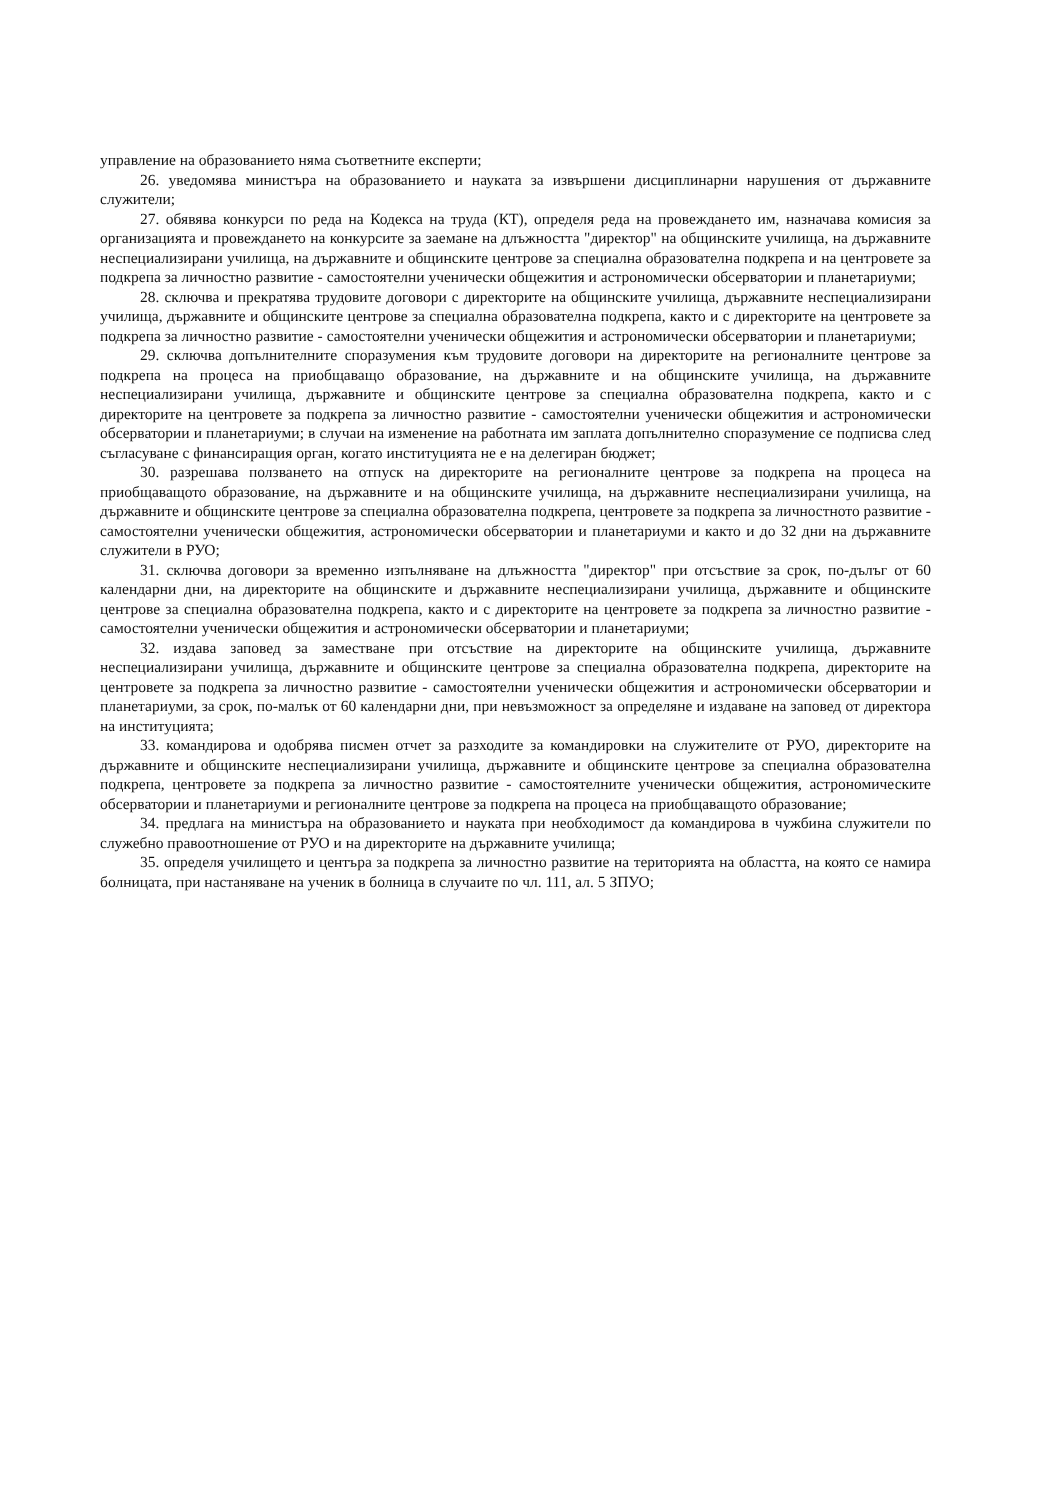управление на образованието няма съответните експерти;
26. уведомява министъра на образованието и науката за извършени дисциплинарни нарушения от държавните служители;
27. обявява конкурси по реда на Кодекса на труда (КТ), определя реда на провеждането им, назначава комисия за организацията и провеждането на конкурсите за заемане на длъжността "директор" на общинските училища, на държавните неспециализирани училища, на държавните и общинските центрове за специална образователна подкрепа и на центровете за подкрепа за личностно развитие - самостоятелни ученически общежития и астрономически обсерватории и планетариуми;
28. сключва и прекратява трудовите договори с директорите на общинските училища, държавните неспециализирани училища, държавните и общинските центрове за специална образователна подкрепа, както и с директорите на центровете за подкрепа за личностно развитие - самостоятелни ученически общежития и астрономически обсерватории и планетариуми;
29. сключва допълнителните споразумения към трудовите договори на директорите на регионалните центрове за подкрепа на процеса на приобщаващо образование, на държавните и на общинските училища, на държавните неспециализирани училища, държавните и общинските центрове за специална образователна подкрепа, както и с директорите на центровете за подкрепа за личностно развитие - самостоятелни ученически общежития и астрономически обсерватории и планетариуми; в случаи на изменение на работната им заплата допълнително споразумение се подписва след съгласуване с финансиращия орган, когато институцията не е на делегиран бюджет;
30. разрешава ползването на отпуск на директорите на регионалните центрове за подкрепа на процеса на приобщаващото образование, на държавните и на общинските училища, на държавните неспециализирани училища, на държавните и общинските центрове за специална образователна подкрепа, центровете за подкрепа за личностното развитие - самостоятелни ученически общежития, астрономически обсерватории и планетариуми и както и до 32 дни на държавните служители в РУО;
31. сключва договори за временно изпълняване на длъжността "директор" при отсъствие за срок, по-дълъг от 60 календарни дни, на директорите на общинските и държавните неспециализирани училища, държавните и общинските центрове за специална образователна подкрепа, както и с директорите на центровете за подкрепа за личностно развитие - самостоятелни ученически общежития и астрономически обсерватории и планетариуми;
32. издава заповед за заместване при отсъствие на директорите на общинските училища, държавните неспециализирани училища, държавните и общинските центрове за специална образователна подкрепа, директорите на центровете за подкрепа за личностно развитие - самостоятелни ученически общежития и астрономически обсерватории и планетариуми, за срок, по-малък от 60 календарни дни, при невъзможност за определяне и издаване на заповед от директора на институцията;
33. командирова и одобрява писмен отчет за разходите за командировки на служителите от РУО, директорите на държавните и общинските неспециализирани училища, държавните и общинските центрове за специална образователна подкрепа, центровете за подкрепа за личностно развитие - самостоятелните ученически общежития, астрономическите обсерватории и планетариуми и регионалните центрове за подкрепа на процеса на приобщаващото образование;
34. предлага на министъра на образованието и науката при необходимост да командирова в чужбина служители по служебно правоотношение от РУО и на директорите на държавните училища;
35. определя училището и центъра за подкрепа за личностно развитие на територията на областта, на която се намира болницата, при настаняване на ученик в болница в случаите по чл. 111, ал. 5 ЗПУО;